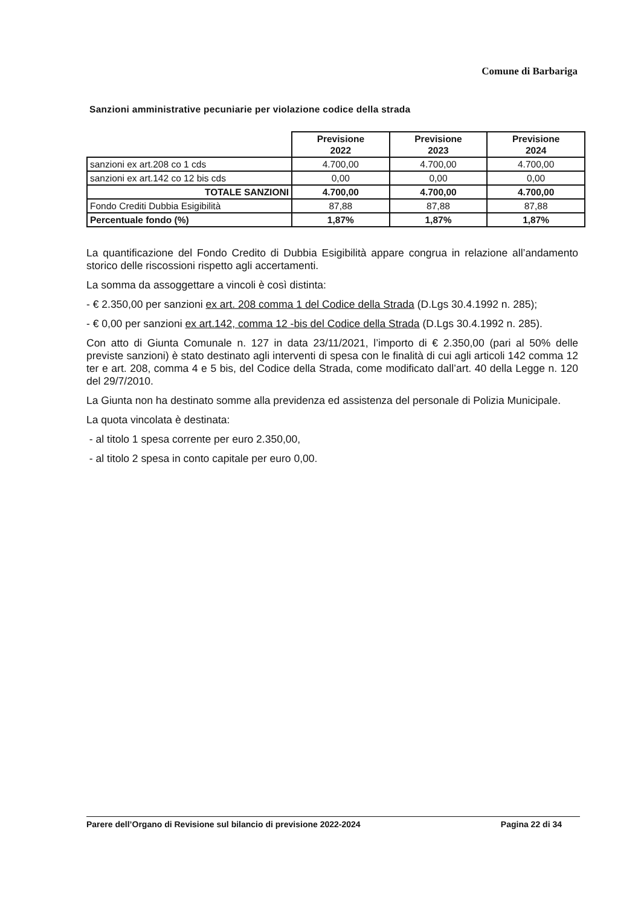Comune di Barbariga
Sanzioni amministrative pecuniarie per violazione codice della strada
| | Previsione 2022 | Previsione 2023 | Previsione 2024 |
| --- | --- | --- | --- |
| sanzioni ex art.208 co 1 cds | 4.700,00 | 4.700,00 | 4.700,00 |
| sanzioni ex art.142 co 12 bis cds | 0,00 | 0,00 | 0,00 |
| TOTALE SANZIONI | 4.700,00 | 4.700,00 | 4.700,00 |
| Fondo Crediti Dubbia Esigibilità | 87,88 | 87,88 | 87,88 |
| Percentuale fondo (%) | 1,87% | 1,87% | 1,87% |
La quantificazione del Fondo Credito di Dubbia Esigibilità appare congrua in relazione all’andamento storico delle riscossioni rispetto agli accertamenti.
La somma da assoggettare a vincoli è così distinta:
- € 2.350,00 per sanzioni ex art. 208 comma 1 del Codice della Strada (D.Lgs 30.4.1992 n. 285);
- € 0,00 per sanzioni ex art.142, comma 12 -bis del Codice della Strada (D.Lgs 30.4.1992 n. 285).
Con atto di Giunta Comunale n. 127 in data 23/11/2021, l’importo di € 2.350,00 (pari al 50% delle previste sanzioni) è stato destinato agli interventi di spesa con le finalità di cui agli articoli 142 comma 12 ter e art. 208, comma 4 e 5 bis, del Codice della Strada, come modificato dall’art. 40 della Legge n. 120 del 29/7/2010.
La Giunta non ha destinato somme alla previdenza ed assistenza del personale di Polizia Municipale.
La quota vincolata è destinata:
- al titolo 1 spesa corrente per euro 2.350,00,
- al titolo 2 spesa in conto capitale per euro 0,00.
Parere dell’Organo di Revisione sul bilancio di previsione 2022-2024 Pagina 22 di 34